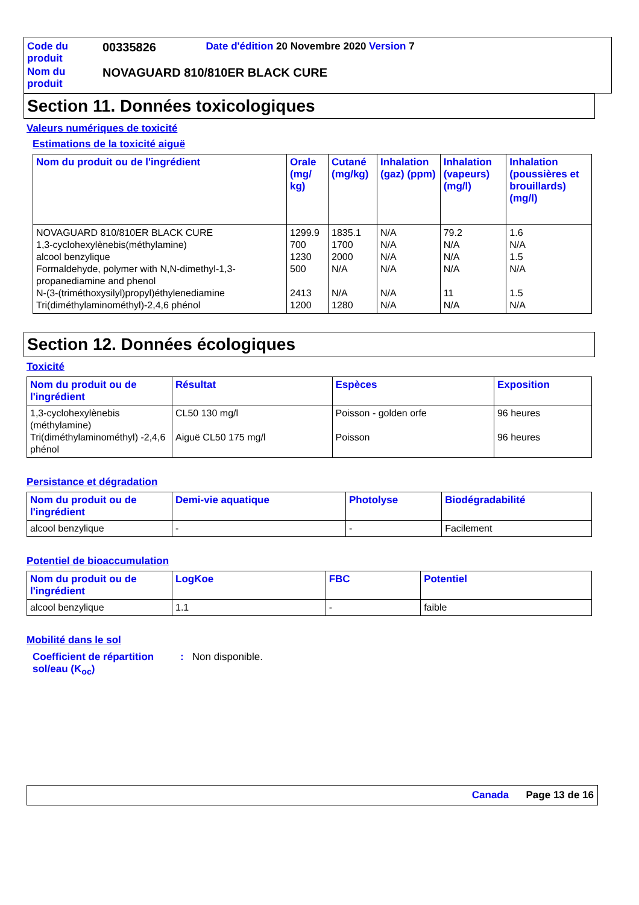| Code du produit | 00335826 | Date d'édition 20 Novembre 2020 Version 7 |
| Nom du produit | NOVAGUARD 810/810ER BLACK CURE | |
Section 11. Données toxicologiques
Valeurs numériques de toxicité
Estimations de la toxicité aiguë
| Nom du produit ou de l'ingrédient | Orale (mg/ kg) | Cutané (mg/kg) | Inhalation (gaz) (ppm) | Inhalation (vapeurs) (mg/l) | Inhalation (poussières et brouillards) (mg/l) |
| --- | --- | --- | --- | --- | --- |
| NOVAGUARD 810/810ER BLACK CURE 1,3-cyclohexylènebis(méthylamine) alcool benzylique Formaldehyde, polymer with N,N-dimethyl-1,3-propanediamine and phenol N-(3-(triméthoxysilyl)propyl)éthylenediamine Tri(diméthylaminométhyl)-2,4,6 phénol | 1299.9 700 1230 500 2413 1200 | 1835.1 1700 2000 N/A N/A 1280 | N/A N/A N/A N/A N/A N/A | 79.2 N/A N/A N/A 11 N/A | 1.6 N/A 1.5 N/A 1.5 N/A |
Section 12. Données écologiques
Toxicité
| Nom du produit ou de l'ingrédient | Résultat | Espèces | Exposition |
| --- | --- | --- | --- |
| 1,3-cyclohexylènebis (méthylamine) Tri(diméthylaminométhyl) -2,4,6 phénol | CL50 130 mg/l Aiguë CL50 175 mg/l | Poisson - golden orfe Poisson | 96 heures 96 heures |
Persistance et dégradation
| Nom du produit ou de l'ingrédient | Demi-vie aquatique | Photolyse | Biodégradabilité |
| --- | --- | --- | --- |
| alcool benzylique | - | - | Facilement |
Potentiel de bioaccumulation
| Nom du produit ou de l'ingrédient | LogKoe | FBC | Potentiel |
| --- | --- | --- | --- |
| alcool benzylique | 1.1 | - | faible |
Mobilité dans le sol
Coefficient de répartition sol/eau (K<sub>oc</sub>)
: Non disponible.
Canada Page 13 de 16